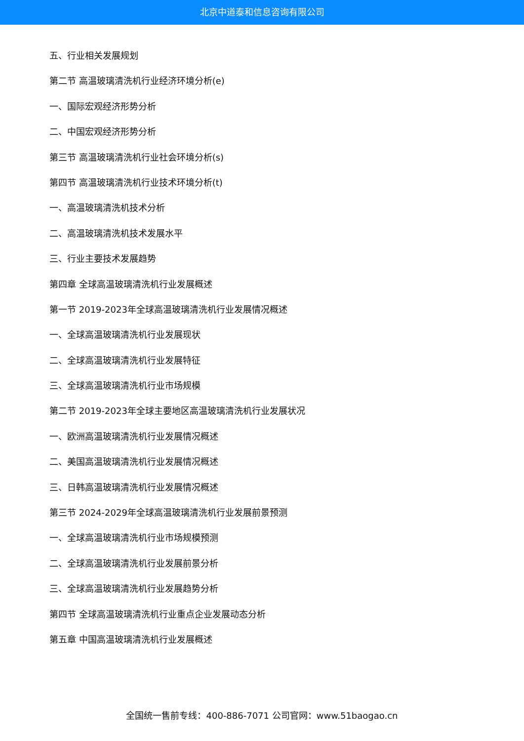北京中道泰和信息咨询有限公司
五、行业相关发展规划
第二节 高温玻璃清洗机行业经济环境分析(e)
一、国际宏观经济形势分析
二、中国宏观经济形势分析
第三节 高温玻璃清洗机行业社会环境分析(s)
第四节 高温玻璃清洗机行业技术环境分析(t)
一、高温玻璃清洗机技术分析
二、高温玻璃清洗机技术发展水平
三、行业主要技术发展趋势
第四章 全球高温玻璃清洗机行业发展概述
第一节 2019-2023年全球高温玻璃清洗机行业发展情况概述
一、全球高温玻璃清洗机行业发展现状
二、全球高温玻璃清洗机行业发展特征
三、全球高温玻璃清洗机行业市场规模
第二节 2019-2023年全球主要地区高温玻璃清洗机行业发展状况
一、欧洲高温玻璃清洗机行业发展情况概述
二、美国高温玻璃清洗机行业发展情况概述
三、日韩高温玻璃清洗机行业发展情况概述
第三节 2024-2029年全球高温玻璃清洗机行业发展前景预测
一、全球高温玻璃清洗机行业市场规模预测
二、全球高温玻璃清洗机行业发展前景分析
三、全球高温玻璃清洗机行业发展趋势分析
第四节 全球高温玻璃清洗机行业重点企业发展动态分析
第五章 中国高温玻璃清洗机行业发展概述
全国统一售前专线：400-886-7071 公司官网：www.51baogao.cn